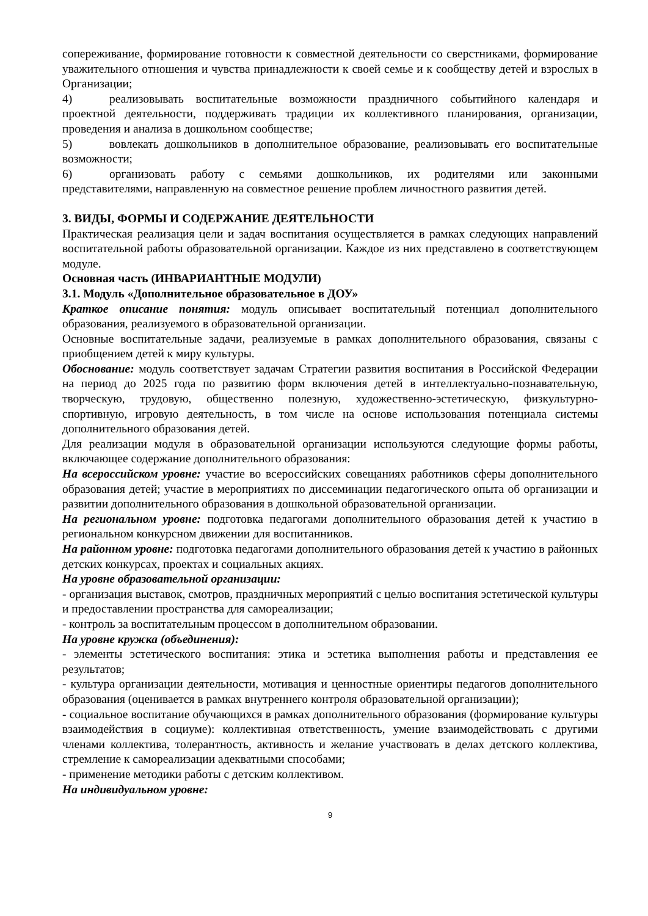сопереживание, формирование готовности к совместной деятельности со сверстниками, формирование уважительного отношения и чувства принадлежности к своей семье и к сообществу детей и взрослых в Организации;
4) реализовывать воспитательные возможности праздничного событийного календаря и проектной деятельности, поддерживать традиции их коллективного планирования, организации, проведения и анализа в дошкольном сообществе;
5) вовлекать дошкольников в дополнительное образование, реализовывать его воспитательные возможности;
6) организовать работу с семьями дошкольников, их родителями или законными представителями, направленную на совместное решение проблем личностного развития детей.
3. ВИДЫ, ФОРМЫ И СОДЕРЖАНИЕ ДЕЯТЕЛЬНОСТИ
Практическая реализация цели и задач воспитания осуществляется в рамках следующих направлений воспитательной работы образовательной организации. Каждое из них представлено в соответствующем модуле.
Основная часть (ИНВАРИАНТНЫЕ МОДУЛИ)
3.1. Модуль «Дополнительное образовательное в ДОУ»
Краткое описание понятия: модуль описывает воспитательный потенциал дополнительного образования, реализуемого в образовательной организации.
Основные воспитательные задачи, реализуемые в рамках дополнительного образования, связаны с приобщением детей к миру культуры.
Обоснование: модуль соответствует задачам Стратегии развития воспитания в Российской Федерации на период до 2025 года по развитию форм включения детей в интеллектуально-познавательную, творческую, трудовую, общественно полезную, художественно-эстетическую, физкультурно-спортивную, игровую деятельность, в том числе на основе использования потенциала системы дополнительного образования детей.
Для реализации модуля в образовательной организации используются следующие формы работы, включающее содержание дополнительного образования:
На всероссийском уровне: участие во всероссийских совещаниях работников сферы дополнительного образования детей; участие в мероприятиях по диссеминации педагогического опыта об организации и развитии дополнительного образования в дошкольной образовательной организации.
На региональном уровне: подготовка педагогами дополнительного образования детей к участию в региональном конкурсном движении для воспитанников.
На районном уровне: подготовка педагогами дополнительного образования детей к участию в районных детских конкурсах, проектах и социальных акциях.
На уровне образовательной организации:
- организация выставок, смотров, праздничных мероприятий с целью воспитания эстетической культуры и предоставлении пространства для самореализации;
- контроль за воспитательным процессом в дополнительном образовании.
На уровне кружка (объединения):
- элементы эстетического воспитания: этика и эстетика выполнения работы и представления ее результатов;
- культура организации деятельности, мотивация и ценностные ориентиры педагогов дополнительного образования (оценивается в рамках внутреннего контроля образовательной организации);
- социальное воспитание обучающихся в рамках дополнительного образования (формирование культуры взаимодействия в социуме): коллективная ответственность, умение взаимодействовать с другими членами коллектива, толерантность, активность и желание участвовать в делах детского коллектива, стремление к самореализации адекватными способами;
- применение методики работы с детским коллективом.
На индивидуальном уровне:
9